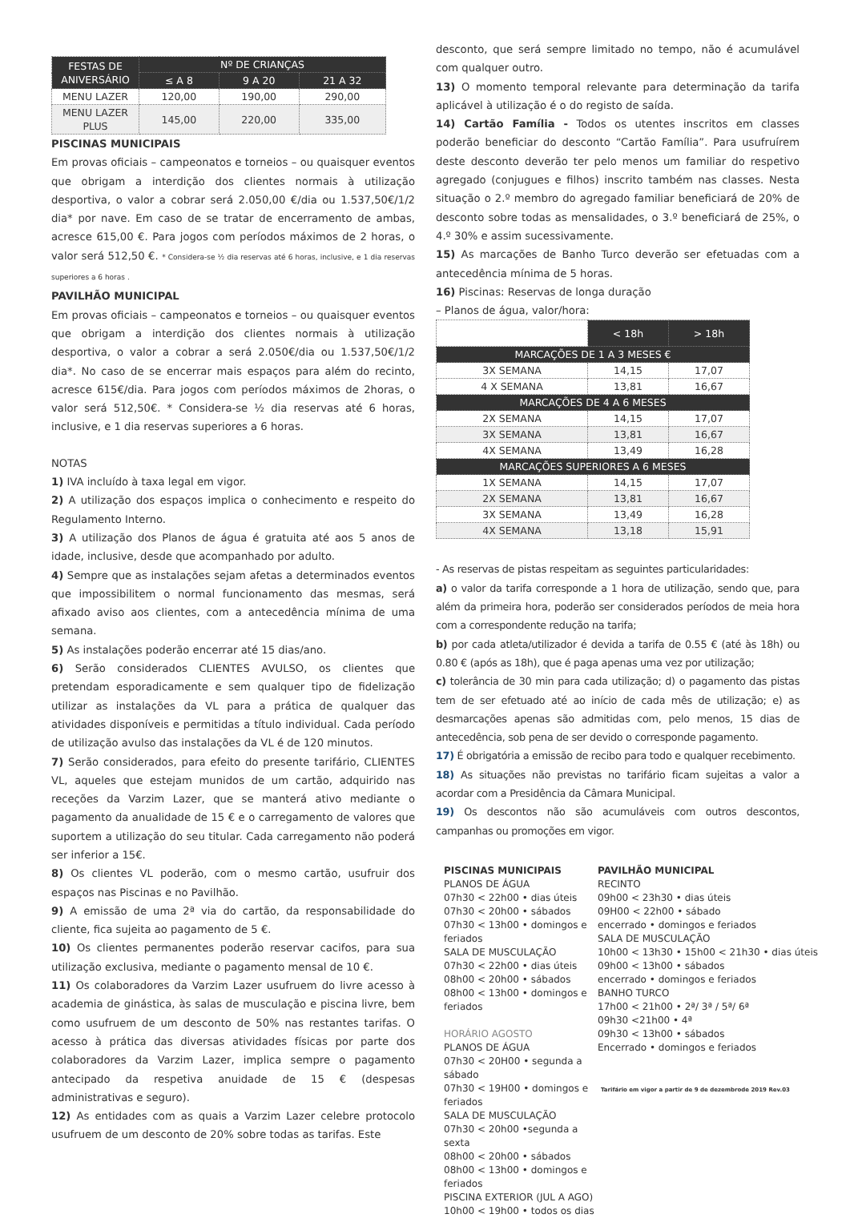| FESTAS DE ANIVERSÁRIO | Nº DE CRIANÇAS | | |
| --- | --- | --- | --- |
| | ≤ A 8 | 9 A 20 | 21 A 32 |
| MENU LAZER | 120,00 | 190,00 | 290,00 |
| MENU LAZER PLUS | 145,00 | 220,00 | 335,00 |
PISCINAS MUNICIPAIS
Em provas oficiais – campeonatos e torneios – ou quaisquer eventos que obrigam a interdição dos clientes normais à utilização desportiva, o valor a cobrar será 2.050,00 €/dia ou 1.537,50€/1/2 dia* por nave. Em caso de se tratar de encerramento de ambas, acresce 615,00 €. Para jogos com períodos máximos de 2 horas, o valor será 512,50 €. * Considera-se ½ dia reservas até 6 horas, inclusive, e 1 dia reservas superiores a 6 horas .
PAVILHÃO MUNICIPAL
Em provas oficiais – campeonatos e torneios – ou quaisquer eventos que obrigam a interdição dos clientes normais à utilização desportiva, o valor a cobrar a será 2.050€/dia ou 1.537,50€/1/2 dia*. No caso de se encerrar mais espaços para além do recinto, acresce 615€/dia. Para jogos com períodos máximos de 2horas, o valor será 512,50€. * Considera-se ½ dia reservas até 6 horas, inclusive, e 1 dia reservas superiores a 6 horas.
NOTAS
1) IVA incluído à taxa legal em vigor.
2) A utilização dos espaços implica o conhecimento e respeito do Regulamento Interno.
3) A utilização dos Planos de água é gratuita até aos 5 anos de idade, inclusive, desde que acompanhado por adulto.
4) Sempre que as instalações sejam afetas a determinados eventos que impossibilitem o normal funcionamento das mesmas, será afixado aviso aos clientes, com a antecedência mínima de uma semana.
5) As instalações poderão encerrar até 15 dias/ano.
6) Serão considerados CLIENTES AVULSO, os clientes que pretendam esporadicamente e sem qualquer tipo de fidelização utilizar as instalações da VL para a prática de qualquer das atividades disponíveis e permitidas a título individual. Cada período de utilização avulso das instalações da VL é de 120 minutos.
7) Serão considerados, para efeito do presente tarifário, CLIENTES VL, aqueles que estejam munidos de um cartão, adquirido nas receções da Varzim Lazer, que se manterá ativo mediante o pagamento da anualidade de 15 € e o carregamento de valores que suportem a utilização do seu titular. Cada carregamento não poderá ser inferior a 15€.
8) Os clientes VL poderão, com o mesmo cartão, usufruir dos espaços nas Piscinas e no Pavilhão.
9) A emissão de uma 2ª via do cartão, da responsabilidade do cliente, fica sujeita ao pagamento de 5 €.
10) Os clientes permanentes poderão reservar cacifos, para sua utilização exclusiva, mediante o pagamento mensal de 10 €.
11) Os colaboradores da Varzim Lazer usufruem do livre acesso à academia de ginástica, às salas de musculação e piscina livre, bem como usufruem de um desconto de 50% nas restantes tarifas. O acesso à prática das diversas atividades físicas por parte dos colaboradores da Varzim Lazer, implica sempre o pagamento antecipado da respetiva anuidade de 15 € (despesas administrativas e seguro).
12) As entidades com as quais a Varzim Lazer celebre protocolo usufruem de um desconto de 20% sobre todas as tarifas. Este
desconto, que será sempre limitado no tempo, não é acumulável com qualquer outro.
13) O momento temporal relevante para determinação da tarifa aplicável à utilização é o do registo de saída.
14) Cartão Família - Todos os utentes inscritos em classes poderão beneficiar do desconto “Cartão Família”. Para usufruírem deste desconto deverão ter pelo menos um familiar do respetivo agregado (conjugues e filhos) inscrito também nas classes. Nesta situação o 2.º membro do agregado familiar beneficiará de 20% de desconto sobre todas as mensalidades, o 3.º beneficiará de 25%, o 4.º 30% e assim sucessivamente.
15) As marcações de Banho Turco deverão ser efetuadas com a antecedência mínima de 5 horas.
16) Piscinas: Reservas de longa duração
– Planos de água, valor/hora:
| | < 18h | > 18h |
| MARCAÇÕES DE 1 A 3 MESES € | | |
| 3X SEMANA | 14,15 | 17,07 |
| 4 X SEMANA | 13,81 | 16,67 |
| MARCAÇÕES DE 4 A 6 MESES | | |
| 2X SEMANA | 14,15 | 17,07 |
| 3X SEMANA | 13,81 | 16,67 |
| 4X SEMANA | 13,49 | 16,28 |
| MARCAÇÕES SUPERIORES A 6 MESES | | |
| 1X SEMANA | 14,15 | 17,07 |
| 2X SEMANA | 13,81 | 16,67 |
| 3X SEMANA | 13,49 | 16,28 |
| 4X SEMANA | 13,18 | 15,91 |
- As reservas de pistas respeitam as seguintes particularidades:
a) o valor da tarifa corresponde a 1 hora de utilização, sendo que, para além da primeira hora, poderão ser considerados períodos de meia hora com a correspondente redução na tarifa;
b) por cada atleta/utilizador é devida a tarifa de 0.55 € (até às 18h) ou 0.80 € (após as 18h), que é paga apenas uma vez por utilização;
c) tolerância de 30 min para cada utilização; d) o pagamento das pistas tem de ser efetuado até ao início de cada mês de utilização; e) as desmarcações apenas são admitidas com, pelo menos, 15 dias de antecedência, sob pena de ser devido o corresponde pagamento.
17) É obrigatória a emissão de recibo para todo e qualquer recebimento.
18) As situações não previstas no tarifário ficam sujeitas a valor a acordar com a Presidência da Câmara Municipal.
19) Os descontos não são acumuláveis com outros descontos, campanhas ou promoções em vigor.
PISCINAS MUNICIPAIS
PLANOS DE ÁGUA
07h30 < 22h00 • dias úteis
07h30 < 20h00 • sábados
07h30 < 13h00 • domingos e feriados
SALA DE MUSCULAÇÃO
07h30 < 22h00 • dias úteis
08h00 < 20h00 • sábados
08h00 < 13h00 • domingos e feriados
HORÁRIO AGOSTO
PLANOS DE ÁGUA
07h30 < 20H00 • segunda a sábado
07h30 < 19H00 • domingos e feriados
SALA DE MUSCULAÇÃO
07h30 < 20h00 •segunda a sexta
08h00 < 20h00 • sábados
08h00 < 13h00 • domingos e feriados
PISCINA EXTERIOR (JUL A AGO)
10h00 < 19h00 • todos os dias
PAVILHÃO MUNICIPAL
RECINTO
09h00 < 23h30 • dias úteis
09H00 < 22h00 • sábado
encerrado • domingos e feriados
SALA DE MUSCULAÇÃO
10h00 < 13h30 • 15h00 < 21h30 • dias úteis
09h00 < 13h00 • sábados
encerrado • domingos e feriados
BANHO TURCO
17h00 < 21h00 • 2ª/ 3ª / 5ª/ 6ª
09h30 <21h00 • 4ª
09h30 < 13h00 • sábados
Encerrado • domingos e feriados
Tarifário em vigor a partir de 9 de dezembrode 2019 Rev.03